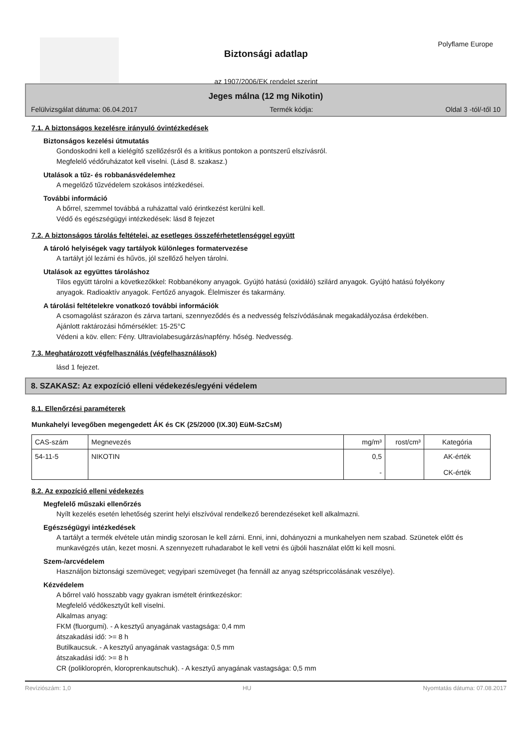Biztonsági adatlap
az 1907/2006/EK rendelet szerint
Polyflame Europe
Jeges málna (12 mg Nikotin)
Felülvizsgálat dátuma: 06.04.2017 Termék kódja: Oldal 3 -tól/-től 10
7.1. A biztonságos kezelésre irányuló óvintézkedések
Biztonságos kezelési útmutatás
Gondoskodni kell a kielégítő szellőzésről és a kritikus pontokon a pontszerű elszívásról.
Megfelelő védőruházatot kell viselni. (Lásd 8. szakasz.)
Utalások a tűz- és robbanásvédelemhez
A megelőző tűzvédelem szokásos intézkedései.
További információ
A bőrrel, szemmel továbbá a ruházattal való érintkezést kerülni kell.
Védő és egészségügyi intézkedések: lásd 8 fejezet
7.2. A biztonságos tárolás feltételei, az esetleges összeférhetetlenséggel együtt
A tároló helyiségek vagy tartályok különleges formatervezése
A tartályt jól lezárni és hűvös, jól szellőző helyen tárolni.
Utalások az együttes tároláshoz
Tilos együtt tárolni a következőkkel: Robbanékony anyagok. Gyújtó hatású (oxidáló) szilárd anyagok. Gyújtó hatású folyékony anyagok. Radioaktív anyagok. Fertőző anyagok. Élelmiszer és takarmány.
A tárolási feltételekre vonatkozó további információk
A csomagolást szárazon és zárva tartani, szennyeződés és a nedvesség felszívódásának megakadályozása érdekében.
Ajánlott raktározási hőmérséklet: 15-25°C
Védeni a köv. ellen: Fény. Ultraviolabesugárzás/napfény. hőség. Nedvesség.
7.3. Meghatározott végfelhasználás (végfelhasználások)
lásd 1 fejezet.
8. SZAKASZ: Az expozíció elleni védekezés/egyéni védelem
8.1. Ellenőrzési paraméterek
Munkahelyi levegőben megengedett ÁK és CK (25/2000 (IX.30) EüM-SzCsM)
| CAS-szám | Megnevezés | mg/m³ | rost/cm³ | Kategória |
| 54-11-5 | NIKOTIN | 0,5 - | | AK-érték CK-érték |
8.2. Az expozíció elleni védekezés
Megfelelő műszaki ellenőrzés
Nyílt kezelés esetén lehetőség szerint helyi elszívóval rendelkező berendezéseket kell alkalmazni.
Egészségügyi intézkedések
A tartályt a termék elvétele után mindig szorosan le kell zárni. Enni, inni, dohányozni a munkahelyen nem szabad. Szünetek előtt és munkavégzés után, kezet mosni. A szennyezett ruhadarabot le kell vetni és újbóli használat előtt ki kell mosni.
Szem-/arcvédelem
Használjon biztonsági szemüveget; vegyipari szemüveget (ha fennáll az anyag szétspriccolásának veszélye).
Kézvédelem
A bőrrel való hosszabb vagy gyakran ismételt érintkezéskor:
Megfelelő védőkesztyűt kell viselni.
Alkalmas anyag:
FKM (fluorgumi). - A kesztyű anyagának vastagsága: 0,4 mm
átszakadási idő: >= 8 h
Butilkaucsuk. - A kesztyű anyagának vastagsága: 0,5 mm
átszakadási idő: >= 8 h
CR (polikloroprén, kloroprenkautschuk). - A kesztyű anyagának vastagsága: 0,5 mm
Revíziószám: 1,0 HU Nyomtatás dátuma: 07.08.2017